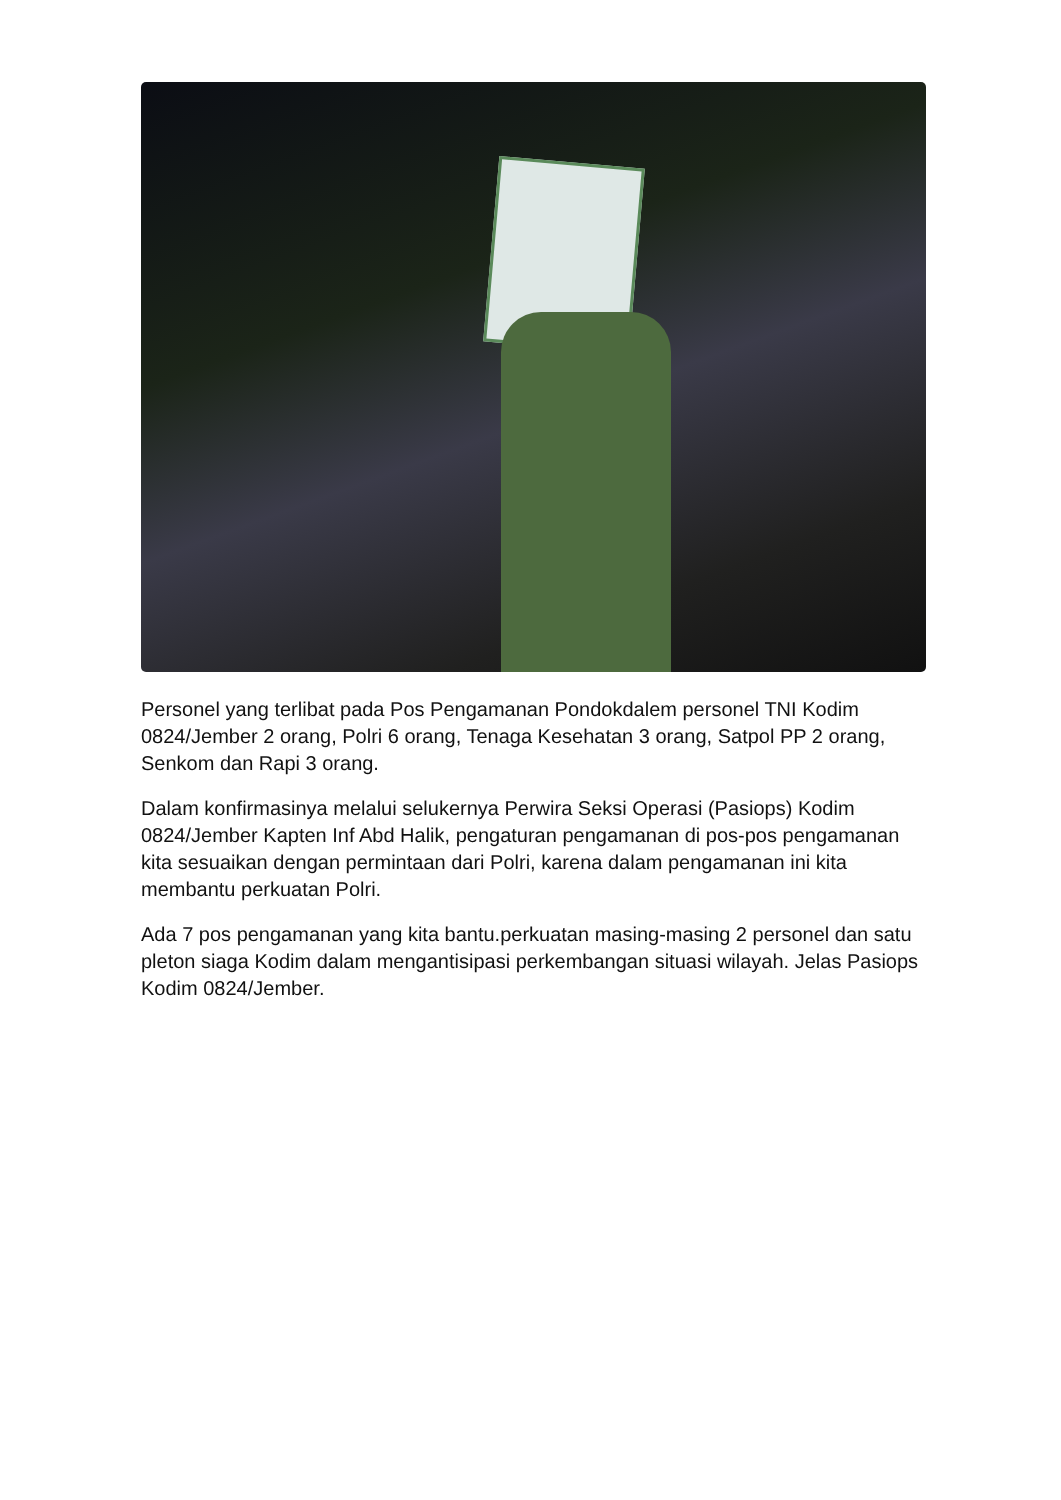Personel yang terlibat pada Pos Pengamanan Pondokdalem personel TNI Kodim 0824/Jember 2 orang, Polri 6 orang, Tenaga Kesehatan 3 orang, Satpol PP 2 orang, Senkom dan Rapi 3 orang.
Dalam konfirmasinya melalui selukernya Perwira Seksi Operasi (Pasiops) Kodim 0824/Jember Kapten Inf Abd Halik, pengaturan pengamanan di pos-pos pengamanan kita sesuaikan dengan permintaan dari Polri, karena dalam pengamanan ini kita membantu perkuatan Polri.
Ada 7 pos pengamanan yang kita bantu.perkuatan masing-masing 2 personel dan satu pleton siaga Kodim dalam mengantisipasi perkembangan situasi wilayah. Jelas Pasiops Kodim 0824/Jember.